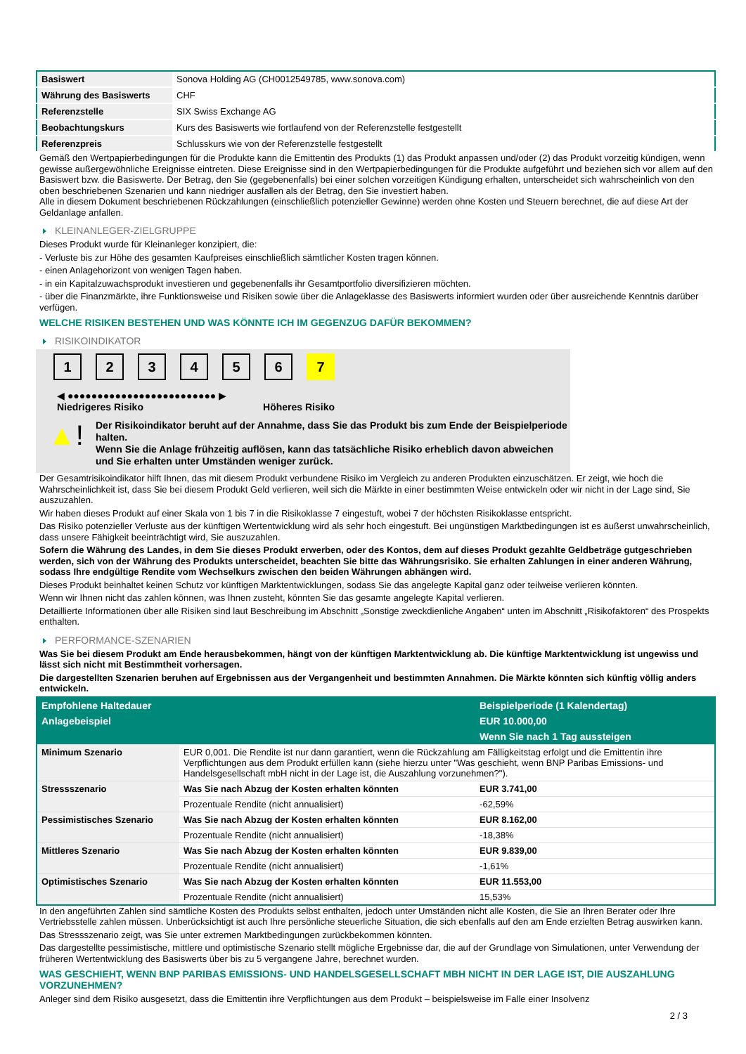| Basiswert | Sonova Holding AG (CH0012549785, www.sonova.com) |
| Währung des Basiswerts | CHF |
| Referenzstelle | SIX Swiss Exchange AG |
| Beobachtungskurs | Kurs des Basiswerts wie fortlaufend von der Referenzstelle festgestellt |
| Referenzpreis | Schlusskurs wie von der Referenzstelle festgestellt |
Gemäß den Wertpapierbedingungen für die Produkte kann die Emittentin des Produkts (1) das Produkt anpassen und/oder (2) das Produkt vorzeitig kündigen, wenn gewisse außergewöhnliche Ereignisse eintreten. Diese Ereignisse sind in den Wertpapierbedingungen für die Produkte aufgeführt und beziehen sich vor allem auf den Basiswert bzw. die Basiswerte. Der Betrag, den Sie (gegebenenfalls) bei einer solchen vorzeitigen Kündigung erhalten, unterscheidet sich wahrscheinlich von den oben beschriebenen Szenarien und kann niedriger ausfallen als der Betrag, den Sie investiert haben.
Alle in diesem Dokument beschriebenen Rückzahlungen (einschließlich potenzieller Gewinne) werden ohne Kosten und Steuern berechnet, die auf diese Art der Geldanlage anfallen.
KLEINANLEGER-ZIELGRUPPE
Dieses Produkt wurde für Kleinanleger konzipiert, die:
- Verluste bis zur Höhe des gesamten Kaufpreises einschließlich sämtlicher Kosten tragen können.
- einen Anlagehorizont von wenigen Tagen haben.
- in ein Kapitalzuwachsprodukt investieren und gegebenenfalls ihr Gesamtportfolio diversifizieren möchten.
- über die Finanzmärkte, ihre Funktionsweise und Risiken sowie über die Anlageklasse des Basiswerts informiert wurden oder über ausreichende Kenntnis darüber verfügen.
WELCHE RISIKEN BESTEHEN UND WAS KÖNNTE ICH IM GEGENZUG DAFÜR BEKOMMEN?
RISIKOINDIKATOR
1 2 3 4 5 6 7
◀ ●●●●●●●●●●●●●●●●●●●●●●●●● ▶
Niedrigeres Risiko Höheres Risiko
▲!
Der Risikoindikator beruht auf der Annahme, dass Sie das Produkt bis zum Ende der Beispielperiode halten.
Wenn Sie die Anlage frühzeitig auflösen, kann das tatsächliche Risiko erheblich davon abweichen und Sie erhalten unter Umständen weniger zurück.
Der Gesamtrisikoindikator hilft Ihnen, das mit diesem Produkt verbundene Risiko im Vergleich zu anderen Produkten einzuschätzen. Er zeigt, wie hoch die Wahrscheinlichkeit ist, dass Sie bei diesem Produkt Geld verlieren, weil sich die Märkte in einer bestimmten Weise entwickeln oder wir nicht in der Lage sind, Sie auszuzahlen.
Wir haben dieses Produkt auf einer Skala von 1 bis 7 in die Risikoklasse 7 eingestuft, wobei 7 der höchsten Risikoklasse entspricht.
Das Risiko potenzieller Verluste aus der künftigen Wertentwicklung wird als sehr hoch eingestuft. Bei ungünstigen Marktbedingungen ist es äußerst unwahrscheinlich, dass unsere Fähigkeit beeinträchtigt wird, Sie auszuzahlen.
Sofern die Währung des Landes, in dem Sie dieses Produkt erwerben, oder des Kontos, dem auf dieses Produkt gezahlte Geldbeträge gutgeschrieben werden, sich von der Währung des Produkts unterscheidet, beachten Sie bitte das Währungsrisiko. Sie erhalten Zahlungen in einer anderen Währung, sodass Ihre endgültige Rendite vom Wechselkurs zwischen den beiden Währungen abhängen wird.
Dieses Produkt beinhaltet keinen Schutz vor künftigen Marktentwicklungen, sodass Sie das angelegte Kapital ganz oder teilweise verlieren könnten.
Wenn wir Ihnen nicht das zahlen können, was Ihnen zusteht, könnten Sie das gesamte angelegte Kapital verlieren.
Detaillierte Informationen über alle Risiken sind laut Beschreibung im Abschnitt „Sonstige zweckdienliche Angaben“ unten im Abschnitt „Risikofaktoren“ des Prospekts enthalten.
PERFORMANCE-SZENARIEN
Was Sie bei diesem Produkt am Ende herausbekommen, hängt von der künftigen Marktentwicklung ab. Die künftige Marktentwicklung ist ungewiss und lässt sich nicht mit Bestimmtheit vorhersagen.
Die dargestellten Szenarien beruhen auf Ergebnissen aus der Vergangenheit und bestimmten Annahmen. Die Märkte könnten sich künftig völlig anders entwickeln.
| Empfohlene Haltedauer | | Beispielperiode (1 Kalendertag) |
| --- | --- | --- |
| Anlagebeispiel | | EUR 10.000,00 |
| | | Wenn Sie nach 1 Tag aussteigen |
| Minimum Szenario | EUR 0,001. Die Rendite ist nur dann garantiert, wenn die Rückzahlung am Fälligkeitstag erfolgt und die Emittentin ihre Verpflichtungen aus dem Produkt erfüllen kann (siehe hierzu unter "Was geschieht, wenn BNP Paribas Emissions- und Handelsgesellschaft mbH nicht in der Lage ist, die Auszahlung vorzunehmen?"). | |
| Stressszenario | Was Sie nach Abzug der Kosten erhalten könnten | EUR 3.741,00 |
| | Prozentuale Rendite (nicht annualisiert) | -62,59% |
| Pessimistisches Szenario | Was Sie nach Abzug der Kosten erhalten könnten | EUR 8.162,00 |
| | Prozentuale Rendite (nicht annualisiert) | -18,38% |
| Mittleres Szenario | Was Sie nach Abzug der Kosten erhalten könnten | EUR 9.839,00 |
| | Prozentuale Rendite (nicht annualisiert) | -1,61% |
| Optimistisches Szenario | Was Sie nach Abzug der Kosten erhalten könnten | EUR 11.553,00 |
| | Prozentuale Rendite (nicht annualisiert) | 15,53% |
In den angeführten Zahlen sind sämtliche Kosten des Produkts selbst enthalten, jedoch unter Umständen nicht alle Kosten, die Sie an Ihren Berater oder Ihre Vertriebsstelle zahlen müssen. Unberücksichtigt ist auch Ihre persönliche steuerliche Situation, die sich ebenfalls auf den am Ende erzielten Betrag auswirken kann.
Das Stressszenario zeigt, was Sie unter extremen Marktbedingungen zurückbekommen könnten.
Das dargestellte pessimistische, mittlere und optimistische Szenario stellt mögliche Ergebnisse dar, die auf der Grundlage von Simulationen, unter Verwendung der früheren Wertentwicklung des Basiswerts über bis zu 5 vergangene Jahre, berechnet wurden.
WAS GESCHIEHT, WENN BNP PARIBAS EMISSIONS- UND HANDELSGESELLSCHAFT MBH NICHT IN DER LAGE IST, DIE AUSZAHLUNG VORZUNEHMEN?
Anleger sind dem Risiko ausgesetzt, dass die Emittentin ihre Verpflichtungen aus dem Produkt – beispielsweise im Falle einer Insolvenz
2 / 3